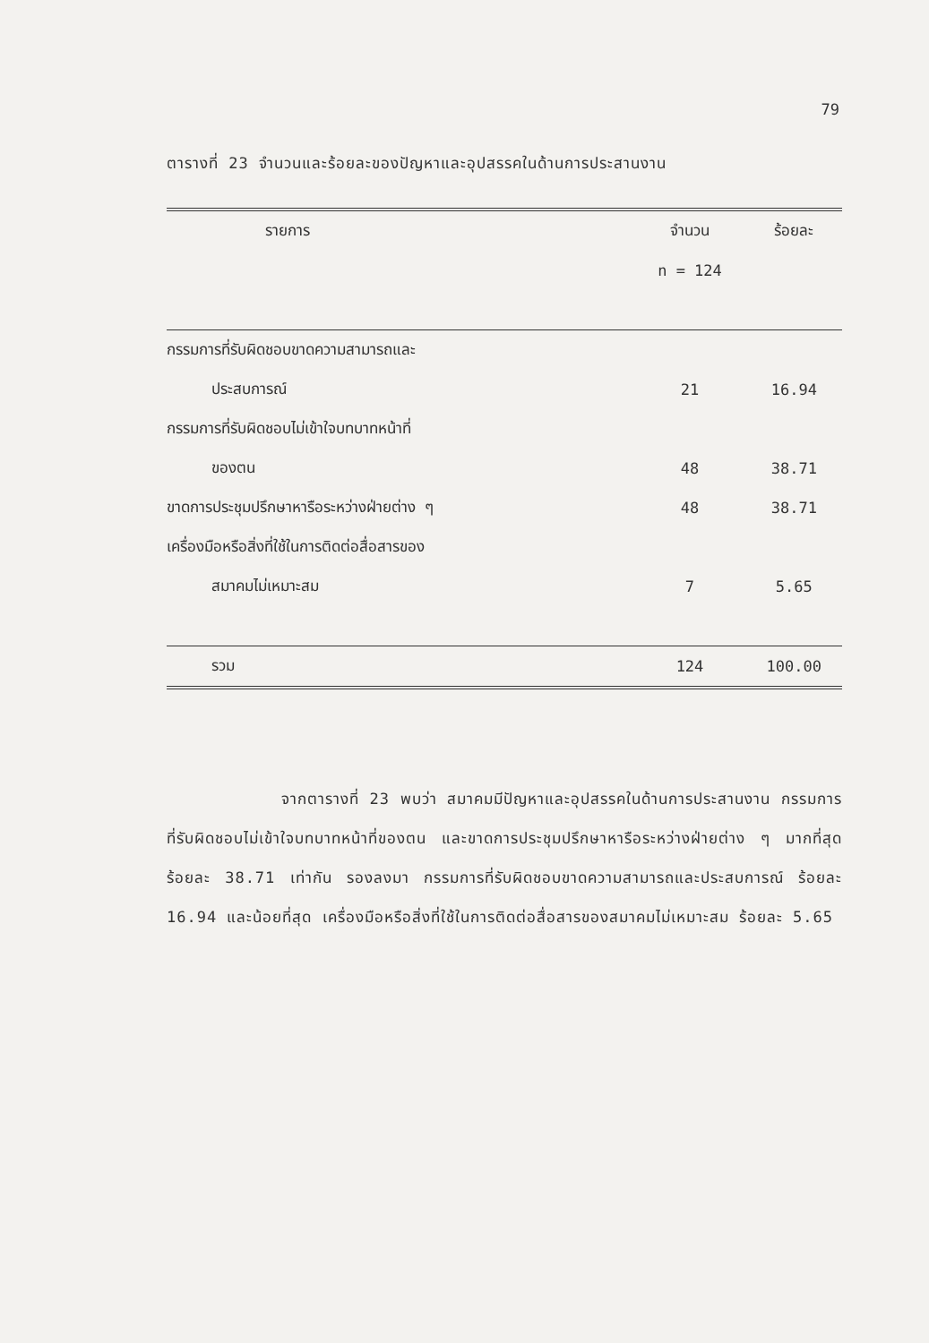79
ตารางที่ 23 จำนวนและร้อยละของปัญหาและอุปสรรคในด้านการประสานงาน
| รายการ | จำนวน | ร้อยละ |
| --- | --- | --- |
| | n = 124 | |
| กรรมการที่รับผิดชอบขาดความสามารถและ | | |
| ประสบการณ์ | 21 | 16.94 |
| กรรมการที่รับผิดชอบไม่เข้าใจบทบาทหน้าที่ | | |
| ของตน | 48 | 38.71 |
| ขาดการประชุมปรึกษาหารือระหว่างฝ่ายต่าง ๆ | 48 | 38.71 |
| เครื่องมือหรือสิ่งที่ใช้ในการติดต่อสื่อสารของ | | |
| สมาคมไม่เหมาะสม | 7 | 5.65 |
| รวม | 124 | 100.00 |
จากตารางที่ 23 พบว่า สมาคมมีปัญหาและอุปสรรคในด้านการประสานงาน กรรมการที่รับผิดชอบไม่เข้าใจบทบาทหน้าที่ของตน และขาดการประชุมปรึกษาหารือระหว่างฝ่ายต่าง ๆ มากที่สุด ร้อยละ 38.71 เท่ากัน รองลงมา กรรมการที่รับผิดชอบขาดความสามารถและประสบการณ์ ร้อยละ 16.94 และน้อยที่สุด เครื่องมือหรือสิ่งที่ใช้ในการติดต่อสื่อสารของสมาคมไม่เหมาะสม ร้อยละ 5.65